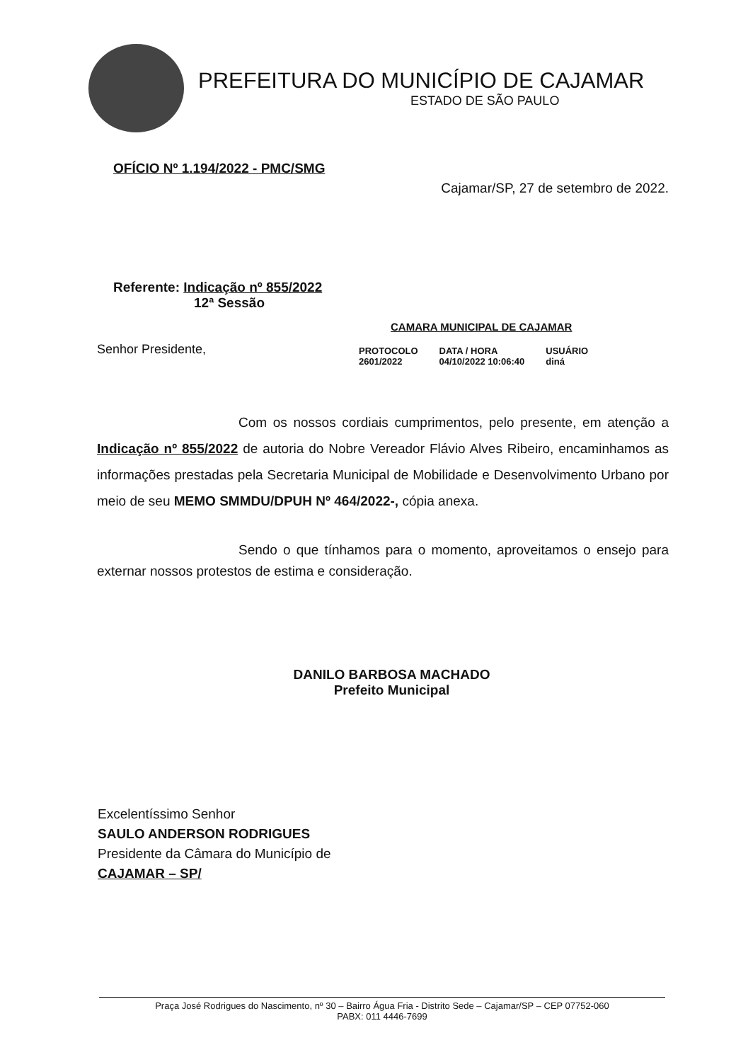PREFEITURA DO MUNICÍPIO DE CAJAMAR
ESTADO DE SÃO PAULO
OFÍCIO Nº 1.194/2022 - PMC/SMG
Cajamar/SP, 27 de setembro de 2022.
Referente: Indicação nº 855/2022
12ª Sessão
Senhor Presidente,
CAMARA MUNICIPAL DE CAJAMAR
| PROTOCOLO | DATA / HORA | USUÁRIO |
| --- | --- | --- |
| 2601/2022 | 04/10/2022 10:06:40 | diná |
Com os nossos cordiais cumprimentos, pelo presente, em atenção a Indicação nº 855/2022 de autoria do Nobre Vereador Flávio Alves Ribeiro, encaminhamos as informações prestadas pela Secretaria Municipal de Mobilidade e Desenvolvimento Urbano por meio de seu MEMO SMMDU/DPUH Nº 464/2022-, cópia anexa.
Sendo o que tínhamos para o momento, aproveitamos o ensejo para externar nossos protestos de estima e consideração.
DANILO BARBOSA MACHADO
Prefeito Municipal
Excelentíssimo Senhor
SAULO ANDERSON RODRIGUES
Presidente da Câmara do Município de
CAJAMAR – SP/
Praça José Rodrigues do Nascimento, nº 30 – Bairro Água Fria - Distrito Sede – Cajamar/SP – CEP 07752-060
PABX: 011 4446-7699